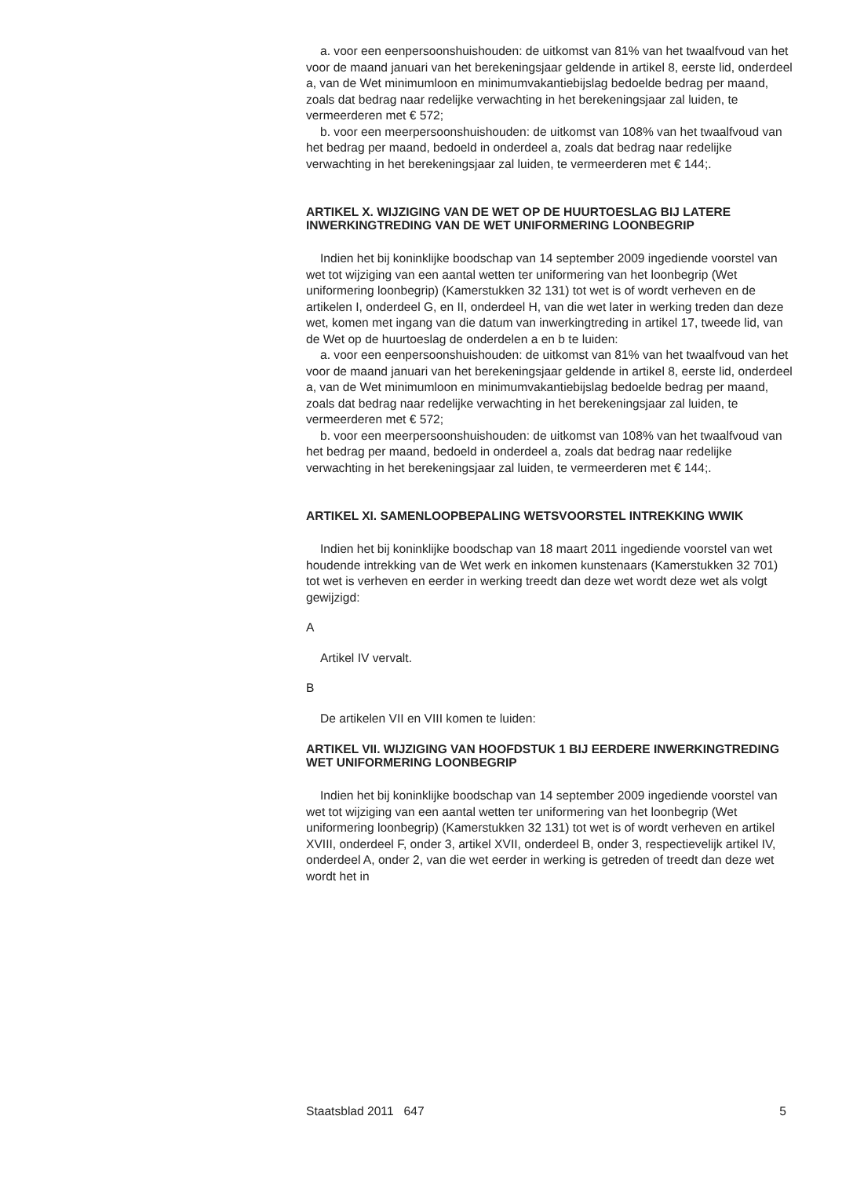a. voor een eenpersoonshuishouden: de uitkomst van 81% van het twaalfvoud van het voor de maand januari van het berekeningsjaar geldende in artikel 8, eerste lid, onderdeel a, van de Wet minimumloon en minimumvakantiebijslag bedoelde bedrag per maand, zoals dat bedrag naar redelijke verwachting in het berekeningsjaar zal luiden, te vermeerderen met € 572;
b. voor een meerpersoonshuishouden: de uitkomst van 108% van het twaalfvoud van het bedrag per maand, bedoeld in onderdeel a, zoals dat bedrag naar redelijke verwachting in het berekeningsjaar zal luiden, te vermeerderen met € 144;.
ARTIKEL X. WIJZIGING VAN DE WET OP DE HUURTOESLAG BIJ LATERE INWERKINGTREDING VAN DE WET UNIFORMERING LOONBEGRIP
Indien het bij koninklijke boodschap van 14 september 2009 ingediende voorstel van wet tot wijziging van een aantal wetten ter uniformering van het loonbegrip (Wet uniformering loonbegrip) (Kamerstukken 32 131) tot wet is of wordt verheven en de artikelen I, onderdeel G, en II, onderdeel H, van die wet later in werking treden dan deze wet, komen met ingang van die datum van inwerkingtreding in artikel 17, tweede lid, van de Wet op de huurtoeslag de onderdelen a en b te luiden:
a. voor een eenpersoonshuishouden: de uitkomst van 81% van het twaalfvoud van het voor de maand januari van het berekeningsjaar geldende in artikel 8, eerste lid, onderdeel a, van de Wet minimumloon en minimumvakantiebijslag bedoelde bedrag per maand, zoals dat bedrag naar redelijke verwachting in het berekeningsjaar zal luiden, te vermeerderen met € 572;
b. voor een meerpersoonshuishouden: de uitkomst van 108% van het twaalfvoud van het bedrag per maand, bedoeld in onderdeel a, zoals dat bedrag naar redelijke verwachting in het berekeningsjaar zal luiden, te vermeerderen met € 144;.
ARTIKEL XI. SAMENLOOPBEPALING WETSVOORSTEL INTREKKING WWIK
Indien het bij koninklijke boodschap van 18 maart 2011 ingediende voorstel van wet houdende intrekking van de Wet werk en inkomen kunstenaars (Kamerstukken 32 701) tot wet is verheven en eerder in werking treedt dan deze wet wordt deze wet als volgt gewijzigd:
A
Artikel IV vervalt.
B
De artikelen VII en VIII komen te luiden:
ARTIKEL VII. WIJZIGING VAN HOOFDSTUK 1 BIJ EERDERE INWERKINGTREDING WET UNIFORMERING LOONBEGRIP
Indien het bij koninklijke boodschap van 14 september 2009 ingediende voorstel van wet tot wijziging van een aantal wetten ter uniformering van het loonbegrip (Wet uniformering loonbegrip) (Kamerstukken 32 131) tot wet is of wordt verheven en artikel XVIII, onderdeel F, onder 3, artikel XVII, onderdeel B, onder 3, respectievelijk artikel IV, onderdeel A, onder 2, van die wet eerder in werking is getreden of treedt dan deze wet wordt het in
Staatsblad 2011 647 5